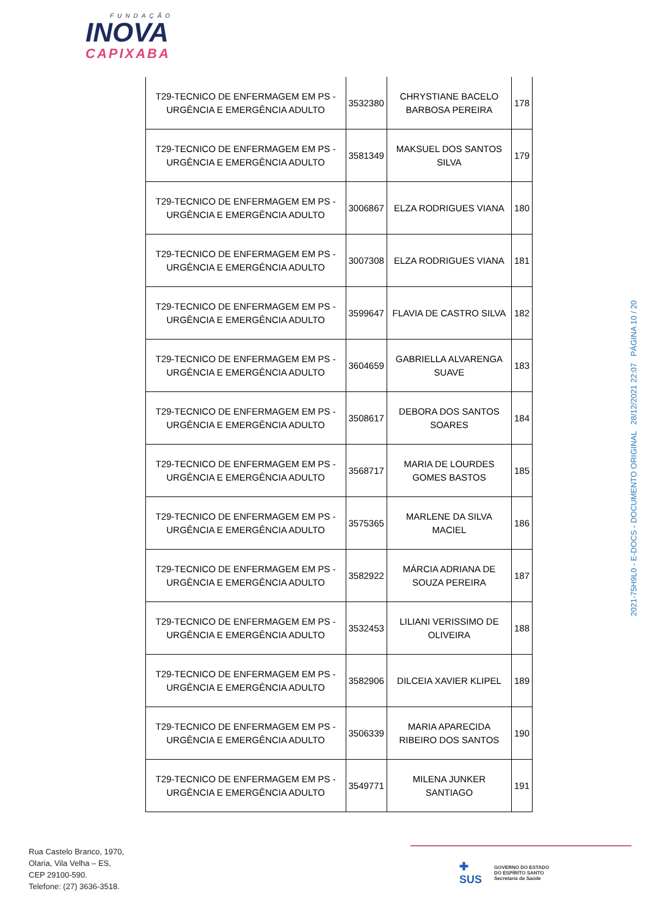FUNDAÇÃO
INOVA
CAPIXABA
| T29-TECNICO DE ENFERMAGEM EM PS - URGÊNCIA E EMERGÊNCIA ADULTO | 3532380 | CHRYSTIANE BACELO BARBOSA PEREIRA | 178 |
| T29-TECNICO DE ENFERMAGEM EM PS - URGÊNCIA E EMERGÊNCIA ADULTO | 3581349 | MAKSUEL DOS SANTOS SILVA | 179 |
| T29-TECNICO DE ENFERMAGEM EM PS - URGÊNCIA E EMERGÊNCIA ADULTO | 3006867 | ELZA RODRIGUES VIANA | 180 |
| T29-TECNICO DE ENFERMAGEM EM PS - URGÊNCIA E EMERGÊNCIA ADULTO | 3007308 | ELZA RODRIGUES VIANA | 181 |
| T29-TECNICO DE ENFERMAGEM EM PS - URGÊNCIA E EMERGÊNCIA ADULTO | 3599647 | FLAVIA DE CASTRO SILVA | 182 |
| T29-TECNICO DE ENFERMAGEM EM PS - URGÊNCIA E EMERGÊNCIA ADULTO | 3604659 | GABRIELLA ALVARENGA SUAVE | 183 |
| T29-TECNICO DE ENFERMAGEM EM PS - URGÊNCIA E EMERGÊNCIA ADULTO | 3508617 | DEBORA DOS SANTOS SOARES | 184 |
| T29-TECNICO DE ENFERMAGEM EM PS - URGÊNCIA E EMERGÊNCIA ADULTO | 3568717 | MARIA DE LOURDES GOMES BASTOS | 185 |
| T29-TECNICO DE ENFERMAGEM EM PS - URGÊNCIA E EMERGÊNCIA ADULTO | 3575365 | MARLENE DA SILVA MACIEL | 186 |
| T29-TECNICO DE ENFERMAGEM EM PS - URGÊNCIA E EMERGÊNCIA ADULTO | 3582922 | MÁRCIA ADRIANA DE SOUZA PEREIRA | 187 |
| T29-TECNICO DE ENFERMAGEM EM PS - URGÊNCIA E EMERGÊNCIA ADULTO | 3532453 | LILIANI VERISSIMO DE OLIVEIRA | 188 |
| T29-TECNICO DE ENFERMAGEM EM PS - URGÊNCIA E EMERGÊNCIA ADULTO | 3582906 | DILCEIA XAVIER KLIPEL | 189 |
| T29-TECNICO DE ENFERMAGEM EM PS - URGÊNCIA E EMERGÊNCIA ADULTO | 3506339 | MARIA APARECIDA RIBEIRO DOS SANTOS | 190 |
| T29-TECNICO DE ENFERMAGEM EM PS - URGÊNCIA E EMERGÊNCIA ADULTO | 3549771 | MILENA JUNKER SANTIAGO | 191 |
2021-75H9L0 - E-DOCS - DOCUMENTO ORIGINAL 28/12/2021 22:07 PÁGINA 10 / 20
Rua Castelo Branco, 1970,
Olaria, Vila Velha – ES,
CEP 29100-590.
Telefone: (27) 3636-3518.
✚
SUS
GOVERNO DO ESTADO
DO ESPÍRITO SANTO
Secretaria da Saúde